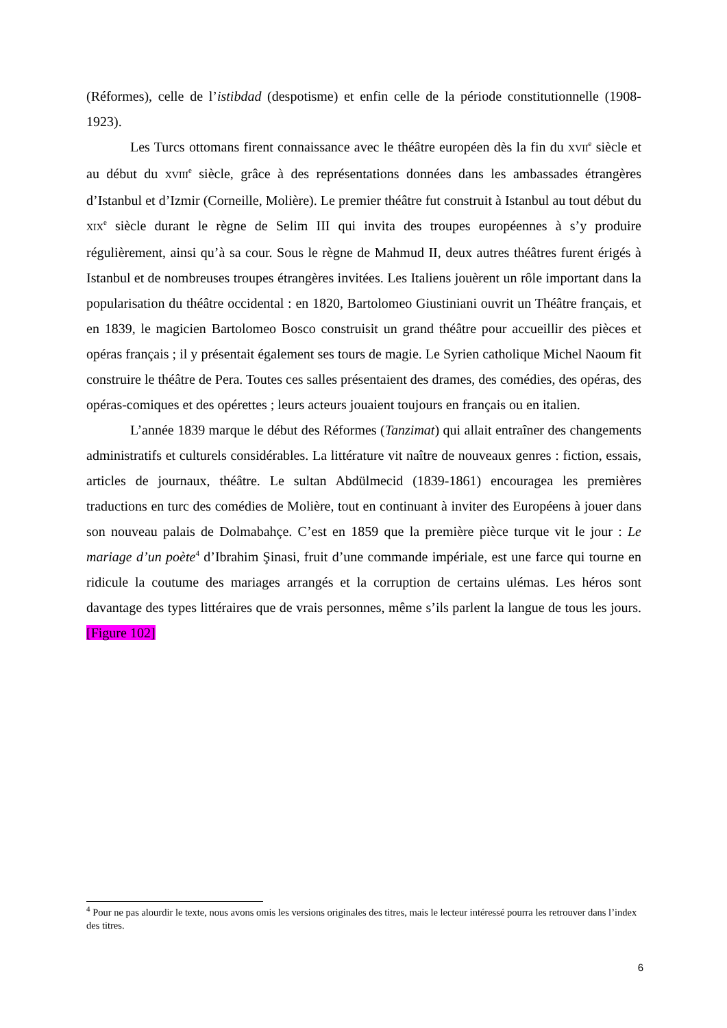(Réformes), celle de l’istibdad (despotisme) et enfin celle de la période constitutionnelle (1908-1923).
Les Turcs ottomans firent connaissance avec le théâtre européen dès la fin du XVII<sup>e</sup> siècle et au début du XVIII<sup>e</sup> siècle, grâce à des représentations données dans les ambassades étrangères d’Istanbul et d’Izmir (Corneille, Molière). Le premier théâtre fut construit à Istanbul au tout début du XIX<sup>e</sup> siècle durant le règne de Selim III qui invita des troupes européennes à s’y produire régulièrement, ainsi qu’à sa cour. Sous le règne de Mahmud II, deux autres théâtres furent érigés à Istanbul et de nombreuses troupes étrangères invitées. Les Italiens jouèrent un rôle important dans la popularisation du théâtre occidental : en 1820, Bartolomeo Giustiniani ouvrit un Théâtre français, et en 1839, le magicien Bartolomeo Bosco construisit un grand théâtre pour accueillir des pièces et opéras français ; il y présentait également ses tours de magie. Le Syrien catholique Michel Naoum fit construire le théâtre de Pera. Toutes ces salles présentaient des drames, des comédies, des opéras, des opéras-comiques et des opérettes ; leurs acteurs jouaient toujours en français ou en italien.
L’année 1839 marque le début des Réformes (Tanzimat) qui allait entraîner des changements administratifs et culturels considérables. La littérature vit naître de nouveaux genres : fiction, essais, articles de journaux, théâtre. Le sultan Abdülmecid (1839-1861) encouragea les premières traductions en turc des comédies de Molière, tout en continuant à inviter des Européens à jouer dans son nouveau palais de Dolmabahçe. C’est en 1859 que la première pièce turque vit le jour : Le mariage d’un poète<sup>4</sup> d’Ibrahim Şinasi, fruit d’une commande impériale, est une farce qui tourne en ridicule la coutume des mariages arrangés et la corruption de certains ulémas. Les héros sont davantage des types littéraires que de vrais personnes, même s’ils parlent la langue de tous les jours. [Figure 102]
<sup>4</sup> Pour ne pas alourdir le texte, nous avons omis les versions originales des titres, mais le lecteur intéressé pourra les retrouver dans l’index des titres.
6